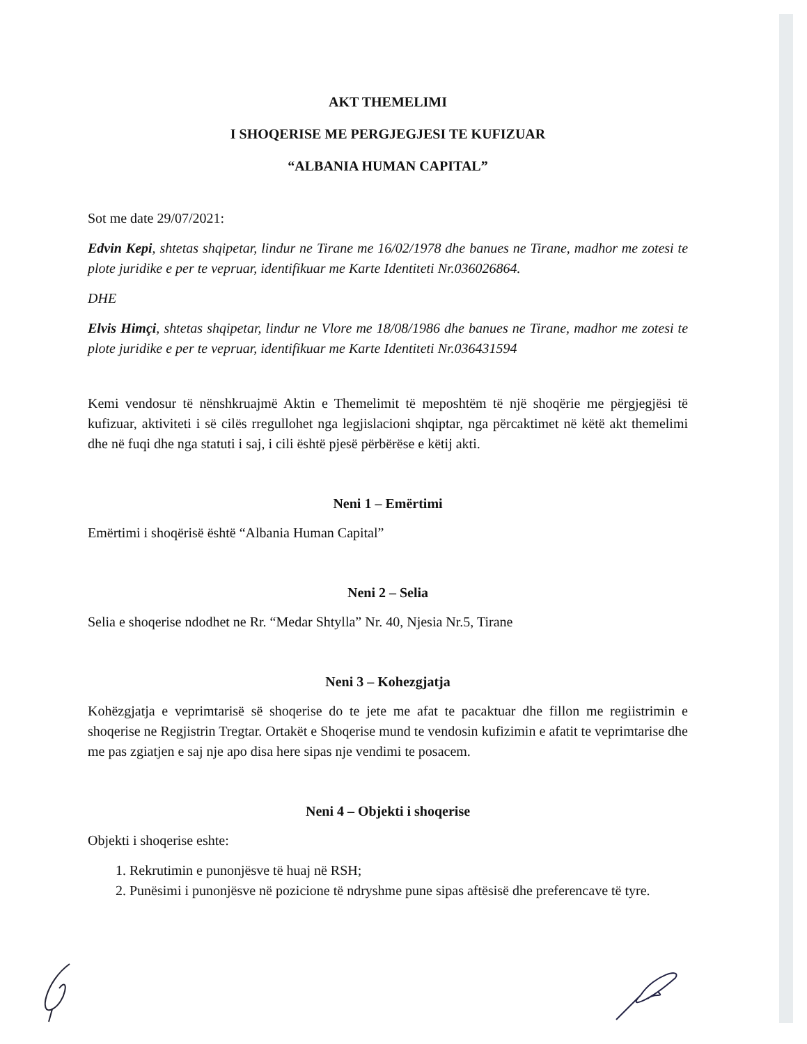AKT THEMELIMI
I SHOQERISE ME PERGJEGJESI TE KUFIZUAR
“ALBANIA HUMAN CAPITAL”
Sot me date 29/07/2021:
Edvin Kepi, shtetas shqipetar, lindur ne Tirane me 16/02/1978 dhe banues ne Tirane, madhor me zotesi te plote juridike e per te vepruar, identifikuar me Karte Identiteti Nr.036026864.
DHE
Elvis Himçi, shtetas shqipetar, lindur ne Vlore me 18/08/1986 dhe banues ne Tirane, madhor me zotesi te plote juridike e per te vepruar, identifikuar me Karte Identiteti Nr.036431594
Kemi vendosur të nënshkruajmë Aktin e Themelimit të meposhtëm të një shoqërie me përgjegjësi të kufizuar, aktiviteti i së cilës rregullohet nga legjislacioni shqiptar, nga përcaktimet në këtë akt themelimi dhe në fuqi dhe nga statuti i saj, i cili është pjesë përbërëse e këtij akti.
Neni 1 – Emërtimi
Emërtimi i shoqërisë është “Albania Human Capital”
Neni 2 – Selia
Selia e shoqerise ndodhet ne Rr. “Medar Shtylla” Nr. 40, Njesia Nr.5, Tirane
Neni 3 – Kohezgjatja
Kohëzgjatja e veprimtarisë së shoqerise do te jete me afat te pacaktuar dhe fillon me regiistrimin e shoqerise ne Regjistrin Tregtar. Ortakët e Shoqerise mund te vendosin kufizimin e afatit te veprimtarise dhe me pas zgiatjen e saj nje apo disa here sipas nje vendimi te posacem.
Neni 4 – Objekti i shoqerise
Objekti i shoqerise eshte:
1. Rekrutimin e punonjësve të huaj në RSH;
2. Punësimi i punonjësve në pozicione të ndryshme pune sipas aftësisë dhe preferencave të tyre.